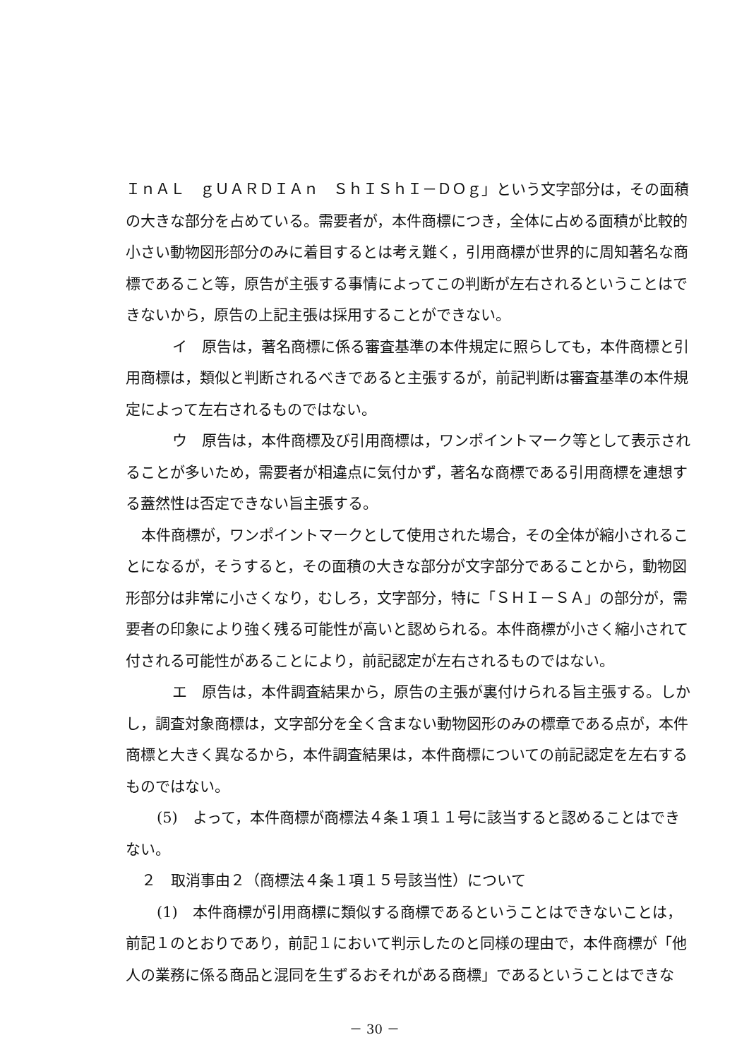ＩｎＡＬ　ｇＵＡＲＤＩＡｎ　ＳｈＩＳｈＩ－ＤＯｇ」という文字部分は，その面積の大きな部分を占めている。需要者が，本件商標につき，全体に占める面積が比較的小さい動物図形部分のみに着目するとは考え難く，引用商標が世界的に周知著名な商標であること等，原告が主張する事情によってこの判断が左右されるということはできないから，原告の上記主張は採用することができない。
イ　原告は，著名商標に係る審査基準の本件規定に照らしても，本件商標と引用商標は，類似と判断されるべきであると主張するが，前記判断は審査基準の本件規定によって左右されるものではない。
ウ　原告は，本件商標及び引用商標は，ワンポイントマーク等として表示されることが多いため，需要者が相違点に気付かず，著名な商標である引用商標を連想する蓋然性は否定できない旨主張する。
本件商標が，ワンポイントマークとして使用された場合，その全体が縮小されることになるが，そうすると，その面積の大きな部分が文字部分であることから，動物図形部分は非常に小さくなり，むしろ，文字部分，特に「ＳＨＩ－ＳＡ」の部分が，需要者の印象により強く残る可能性が高いと認められる。本件商標が小さく縮小されて付される可能性があることにより，前記認定が左右されるものではない。
エ　原告は，本件調査結果から，原告の主張が裏付けられる旨主張する。しかし，調査対象商標は，文字部分を全く含まない動物図形のみの標章である点が，本件商標と大きく異なるから，本件調査結果は，本件商標についての前記認定を左右するものではない。
(5)　よって，本件商標が商標法４条１項１１号に該当すると認めることはできない。
２　取消事由２（商標法４条１項１５号該当性）について
(1)　本件商標が引用商標に類似する商標であるということはできないことは，前記１のとおりであり，前記１において判示したのと同様の理由で，本件商標が「他人の業務に係る商品と混同を生ずるおそれがある商標」であるということはできな
－ 30 －